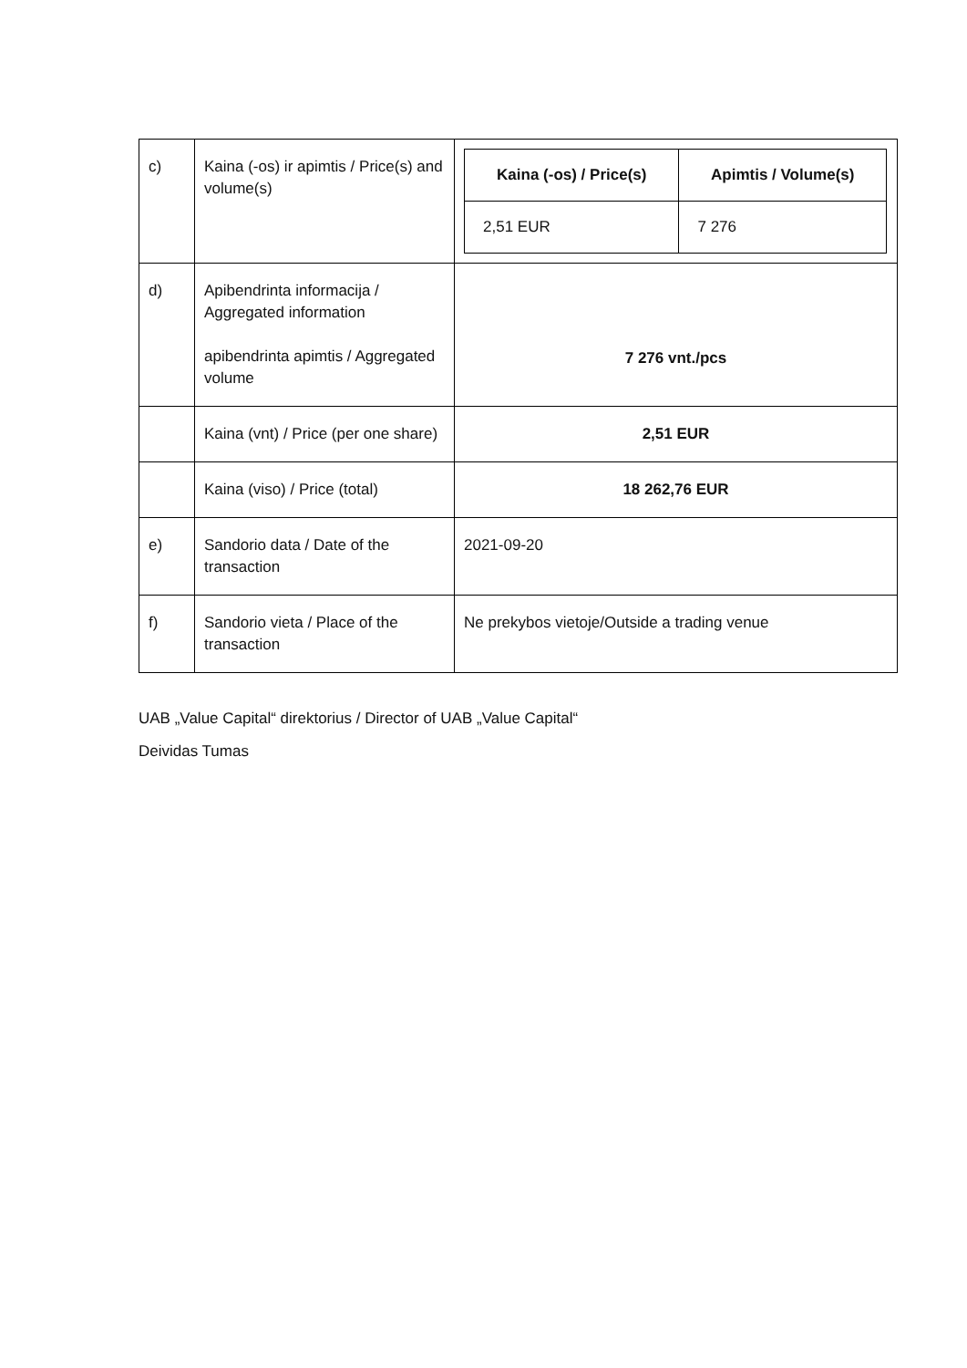| c) | Kaina (-os) ir apimtis / Price(s) and volume(s) | / Kaina (-os) / Price(s) / Apimtis / Volume(s) / / 2,51 EUR / 7 276 / |
| d) | Apibendrinta informacija / Aggregated information apibendrinta apimtis / Aggregated volume | 7 276 vnt./pcs |
| | Kaina (vnt) / Price (per one share) | 2,51 EUR |
| | Kaina (viso) / Price (total) | 18 262,76 EUR |
| e) | Sandorio data / Date of the transaction | 2021-09-20 |
| f) | Sandorio vieta / Place of the transaction | Ne prekybos vietoje/Outside a trading venue |
UAB „Value Capital“ direktorius / Director of UAB „Value Capital“
Deividas Tumas